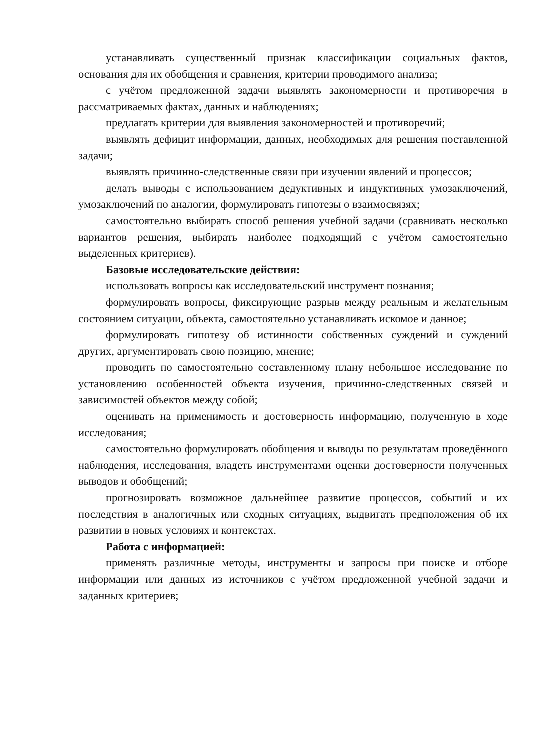устанавливать существенный признак классификации социальных фактов, основания для их обобщения и сравнения, критерии проводимого анализа;
с учётом предложенной задачи выявлять закономерности и противоречия в рассматриваемых фактах, данных и наблюдениях;
предлагать критерии для выявления закономерностей и противоречий;
выявлять дефицит информации, данных, необходимых для решения поставленной задачи;
выявлять причинно-следственные связи при изучении явлений и процессов;
делать выводы с использованием дедуктивных и индуктивных умозаключений, умозаключений по аналогии, формулировать гипотезы о взаимосвязях;
самостоятельно выбирать способ решения учебной задачи (сравнивать несколько вариантов решения, выбирать наиболее подходящий с учётом самостоятельно выделенных критериев).
Базовые исследовательские действия:
использовать вопросы как исследовательский инструмент познания;
формулировать вопросы, фиксирующие разрыв между реальным и желательным состоянием ситуации, объекта, самостоятельно устанавливать искомое и данное;
формулировать гипотезу об истинности собственных суждений и суждений других, аргументировать свою позицию, мнение;
проводить по самостоятельно составленному плану небольшое исследование по установлению особенностей объекта изучения, причинно-следственных связей и зависимостей объектов между собой;
оценивать на применимость и достоверность информацию, полученную в ходе исследования;
самостоятельно формулировать обобщения и выводы по результатам проведённого наблюдения, исследования, владеть инструментами оценки достоверности полученных выводов и обобщений;
прогнозировать возможное дальнейшее развитие процессов, событий и их последствия в аналогичных или сходных ситуациях, выдвигать предположения об их развитии в новых условиях и контекстах.
Работа с информацией:
применять различные методы, инструменты и запросы при поиске и отборе информации или данных из источников с учётом предложенной учебной задачи и заданных критериев;